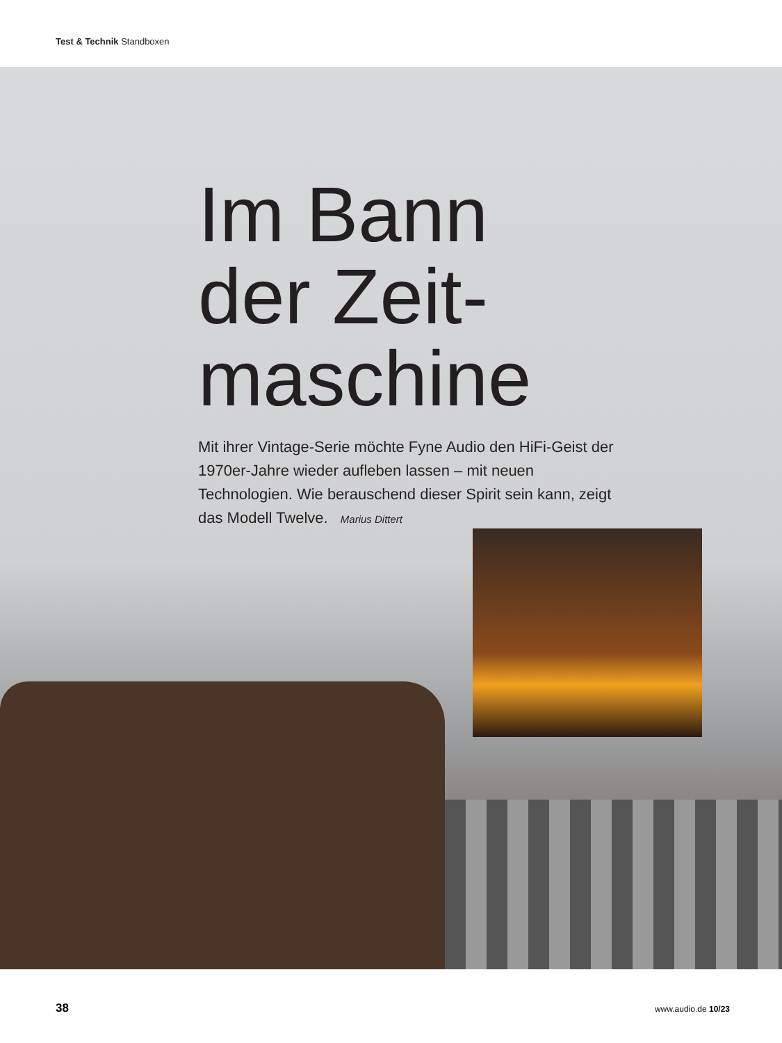Test & Technik Standboxen
Im Bann der Zeit-maschine
Mit ihrer Vintage-Serie möchte Fyne Audio den HiFi-Geist der 1970er-Jahre wieder aufleben lassen – mit neuen Technologien. Wie berauschend dieser Spirit sein kann, zeigt das Modell Twelve. Marius Dittert
38 www.audio.de 10/23